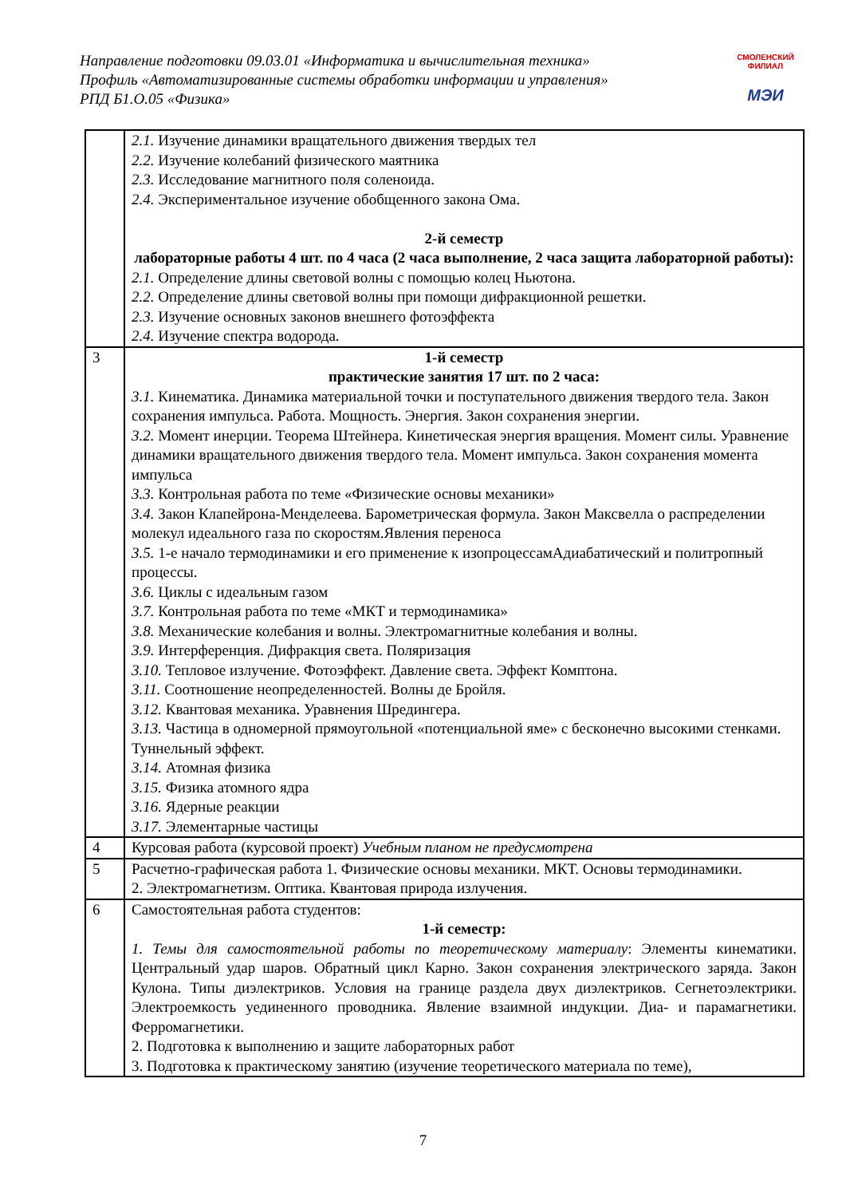Направление подготовки 09.03.01 «Информатика и вычислительная техника»
Профиль «Автоматизированные системы обработки информации и управления»
РПД Б1.О.05 «Физика»
СМОЛЕНСКИЙ ФИЛИАЛ
МЭИ
| | 2.1. Изучение динамики вращательного движения твердых тел 2.2. Изучение колебаний физического маятника 2.3. Исследование магнитного поля соленоида. 2.4. Экспериментальное изучение обобщенного закона Ома. 2-й семестр лабораторные работы 4 шт. по 4 часа (2 часа выполнение, 2 часа защита лабораторной работы): 2.1. Определение длины световой волны с помощью колец Ньютона. 2.2. Определение длины световой волны при помощи дифракционной решетки. 2.3. Изучение основных законов внешнего фотоэффекта 2.4. Изучение спектра водорода. |
| 3 | 1-й семестр практические занятия 17 шт. по 2 часа: 3.1. Кинематика. Динамика материальной точки и поступательного движения твердого тела. Закон сохранения импульса. Работа. Мощность. Энергия. Закон сохранения энергии. 3.2. Момент инерции. Теорема Штейнера. Кинетическая энергия вращения. Момент силы. Уравнение динамики вращательного движения твердого тела. Момент импульса. Закон сохранения момента импульса 3.3. Контрольная работа по теме «Физические основы механики» 3.4. Закон Клапейрона-Менделеева. Барометрическая формула. Закон Максвелла о распределении молекул идеального газа по скоростям.Явления переноса 3.5. 1-е начало термодинамики и его применение к изопроцессамАдиабатический и политропный процессы. 3.6. Циклы с идеальным газом 3.7. Контрольная работа по теме «МКТ и термодинамика» 3.8. Механические колебания и волны. Электромагнитные колебания и волны. 3.9. Интерференция. Дифракция света. Поляризация 3.10. Тепловое излучение. Фотоэффект. Давление света. Эффект Комптона. 3.11. Соотношение неопределенностей. Волны де Бройля. 3.12. Квантовая механика. Уравнения Шредингера. 3.13. Частица в одномерной прямоугольной «потенциальной яме» с бесконечно высокими стенками. Туннельный эффект. 3.14. Атомная физика 3.15. Физика атомного ядра 3.16. Ядерные реакции 3.17. Элементарные частицы |
| 4 | Курсовая работа (курсовой проект) Учебным планом не предусмотрена |
| 5 | Расчетно-графическая работа 1. Физические основы механики. МКТ. Основы термодинамики. 2. Электромагнетизм. Оптика. Квантовая природа излучения. |
| 6 | Самостоятельная работа студентов: 1-й семестр: 1. Темы для самостоятельной работы по теоретическому материалу : Элементы кинематики. Центральный удар шаров. Обратный цикл Карно. Закон сохранения электрического заряда. Закон Кулона. Типы диэлектриков. Условия на границе раздела двух диэлектриков. Сегнетоэлектрики. Электроемкость уединенного проводника. Явление взаимной индукции. Диа- и парамагнетики. Ферромагнетики. 2. Подготовка к выполнению и защите лабораторных работ 3. Подготовка к практическому занятию (изучение теоретического материала по теме), |
7